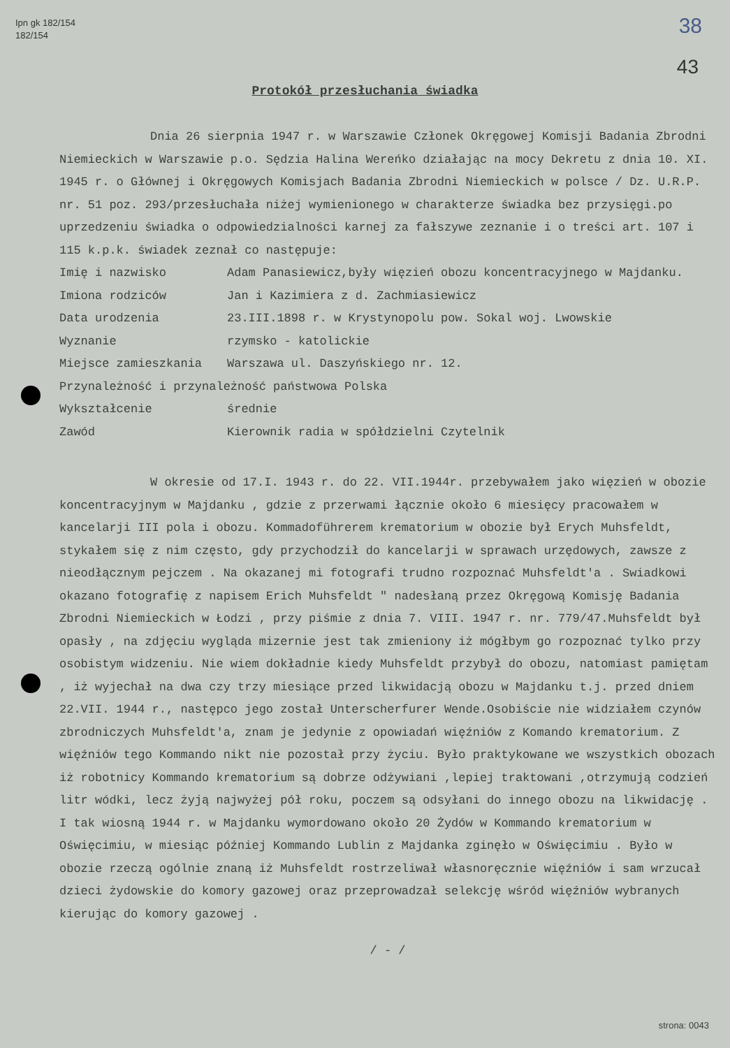Ipn gk 182/154
182/154
38
43
Protokół przesłuchania świadka
Dnia 26 sierpnia 1947 r. w Warszawie Członek Okręgowej Komisji Badania Zbrodni Niemieckich w Warszawie p.o. Sędzia Halina Wereńko działając na mocy Dekretu z dnia 10. XI. 1945 r. o Głównej i Okręgowych Komisjach Badania Zbrodni Niemieckich w polsce / Dz. U.R.P. nr. 51 poz. 293/przesłuchała niżej wymienionego w charakterze świadka bez przysięgi.po uprzedzeniu świadka o odpowiedzialności karnej za fałszywe zeznanie i o treści art. 107 i 115 k.p.k. świadek zeznał co następuje:
Imię i nazwisko Adam Panasiewicz,były więzień obozu koncentracyjnego w Majdanku.
Imiona rodziców Jan i Kazimiera z d. Zachmiasiewicz
Data urodzenia 23.III.1898 r. w Krystynopolu pow. Sokal woj. Lwowskie
Wyznanie rzymsko - katolickie
Miejsce zamieszkania Warszawa ul. Daszyńskiego nr. 12.
Przynależność i przynależność państwowa Polska
Wykształcenie średnie
Zawód Kierownik radia w spółdzielni Czytelnik
W okresie od 17.I. 1943 r. do 22. VII.1944r. przebywałem jako więzień w obozie koncentracyjnym w Majdanku , gdzie z przerwami łącznie około 6 miesięcy pracowałem w kancelarji III pola i obozu. Kommadoführerem krematorium w obozie był Erych Muhsfeldt, stykałem się z nim często, gdy przychodził do kancelarji w sprawach urzędowych, zawsze z nieodłącznym pejczem . Na okazanej mi fotografi trudno rozpoznać Muhsfeldt'a . Swiadkowi okazano fotografię z napisem Erich Muhsfeldt " nadesłaną przez Okręgową Komisję Badania Zbrodni Niemieckich w Łodzi , przy piśmie z dnia 7. VIII. 1947 r. nr. 779/47.Muhsfeldt był opasły , na zdjęciu wygląda mizernie jest tak zmieniony iż mógłbym go rozpoznać tylko przy osobistym widzeniu. Nie wiem dokładnie kiedy Muhsfeldt przybył do obozu, natomiast pamiętam , iż wyjechał na dwa czy trzy miesiące przed likwidacją obozu w Majdanku t.j. przed dniem 22.VII. 1944 r., następco jego został Unterscherfurer Wende.Osobiście nie widziałem czynów zbrodniczych Muhsfeldt'a, znam je jedynie z opowiadań więźniów z Komando krematorium. Z więźniów tego Kommando nikt nie pozostał przy życiu. Było praktykowane we wszystkich obozach iż robotnicy Kommando krematorium są dobrze odżywiani ,lepiej traktowani ,otrzymują codzień litr wódki, lecz żyją najwyżej pół roku, poczem są odsyłani do innego obozu na likwidację .
I tak wiosną 1944 r. w Majdanku wymordowano około 20 Żydów w Kommando krematorium w Oświęcimiu, w miesiąc później Kommando Lublin z Majdanka zginęło w Oświęcimiu . Było w obozie rzeczą ogólnie znaną iż Muhsfeldt rostrzeliwał własnoręcznie więźniów i sam wrzucał dzieci żydowskie do komory gazowej oraz przeprowadzał selekcję wśród więźniów wybranych kierując do komory gazowej .
/ - /
strona: 0043